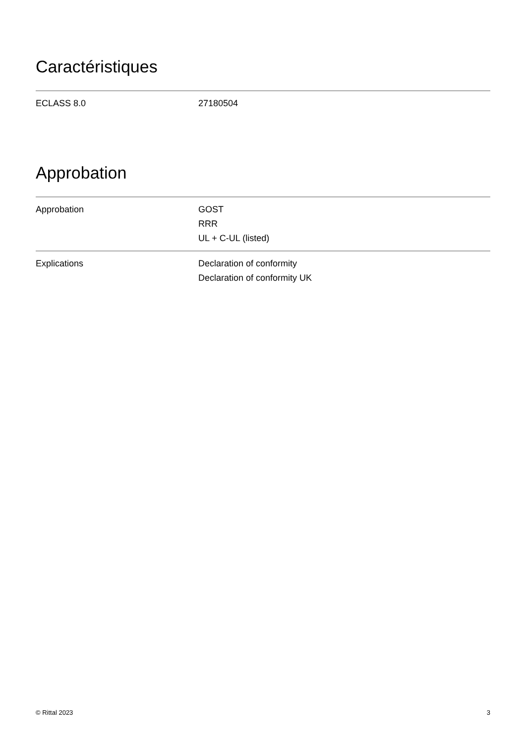Caractéristiques
| ECLASS 8.0 | 27180504 |
Approbation
| Approbation | GOST RRR UL + C-UL (listed) |
| Explications | Declaration of conformity Declaration of conformity UK |
© Rittal 2023 3